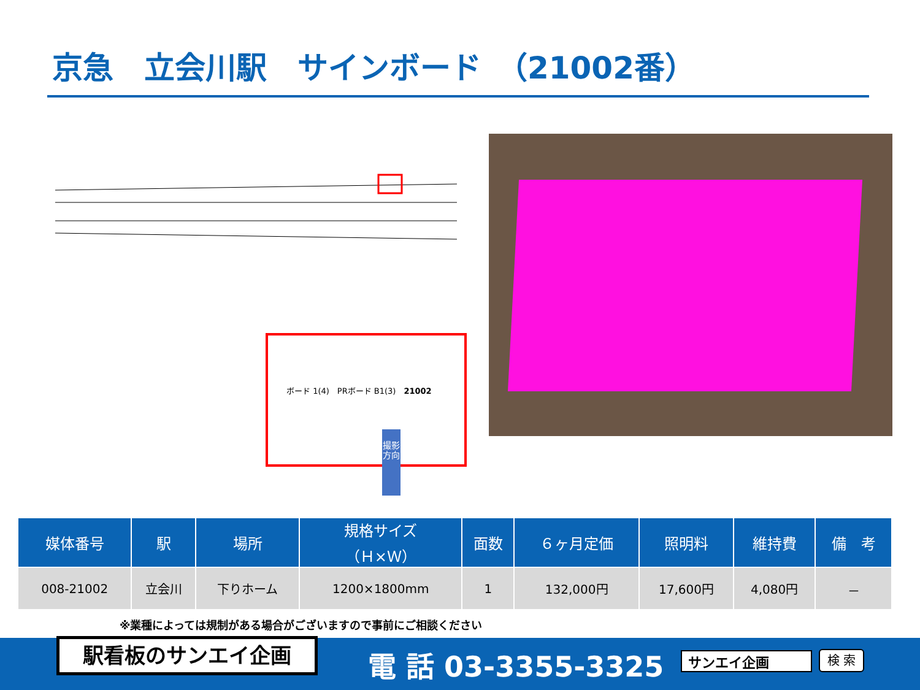京急　立会川駅　サインボード　（21002番）
ボード 1(4)　PRボード B1(3)　21002
撮影方向
| 媒体番号 | 駅 | 場所 | 規格サイズ （Ｈ×Ｗ） | 面数 | ６ヶ月定価 | 照明料 | 維持費 | 備 考 |
| --- | --- | --- | --- | --- | --- | --- | --- | --- |
| 008-21002 | 立会川 | 下りホーム | 1200×1800mm | 1 | 132,000円 | 17,600円 | 4,080円 | － |
※業種によっては規制がある場合がございますので事前にご相談ください
駅看板のサンエイ企画 電 話 03-3355-3325 サンエイ企画 検 索